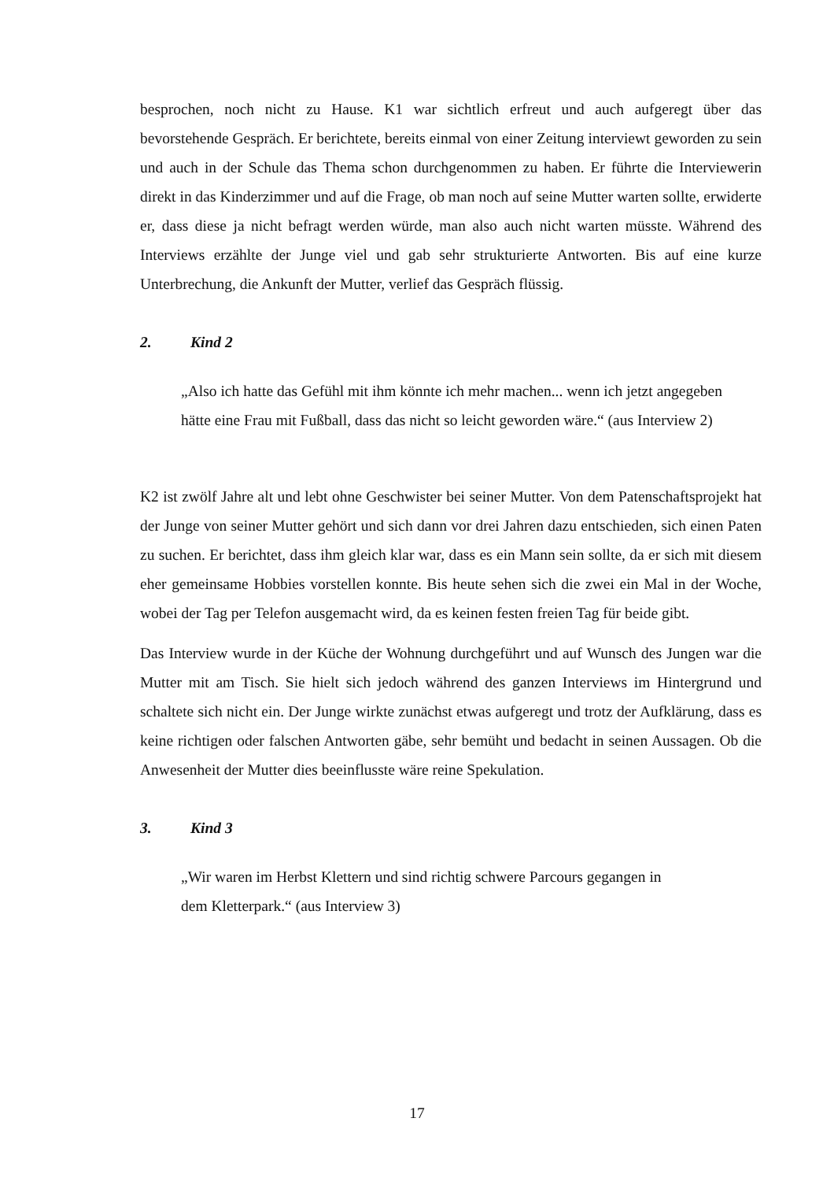besprochen, noch nicht zu Hause. K1 war sichtlich erfreut und auch aufgeregt über das bevorstehende Gespräch. Er berichtete, bereits einmal von einer Zeitung interviewt geworden zu sein und auch in der Schule das Thema schon durchgenommen zu haben. Er führte die Interviewerin direkt in das Kinderzimmer und auf die Frage, ob man noch auf seine Mutter warten sollte, erwiderte er, dass diese ja nicht befragt werden würde, man also auch nicht warten müsste. Während des Interviews erzählte der Junge viel und gab sehr strukturierte Antworten. Bis auf eine kurze Unterbrechung, die Ankunft der Mutter, verlief das Gespräch flüssig.
2. Kind 2
„Also ich hatte das Gefühl mit ihm könnte ich mehr machen... wenn ich jetzt angegeben hätte eine Frau mit Fußball, dass das nicht so leicht geworden wäre.“ (aus Interview 2)
K2 ist zwölf Jahre alt und lebt ohne Geschwister bei seiner Mutter. Von dem Patenschaftsprojekt hat der Junge von seiner Mutter gehört und sich dann vor drei Jahren dazu entschieden, sich einen Paten zu suchen. Er berichtet, dass ihm gleich klar war, dass es ein Mann sein sollte, da er sich mit diesem eher gemeinsame Hobbies vorstellen konnte. Bis heute sehen sich die zwei ein Mal in der Woche, wobei der Tag per Telefon ausgemacht wird, da es keinen festen freien Tag für beide gibt.
Das Interview wurde in der Küche der Wohnung durchgeführt und auf Wunsch des Jungen war die Mutter mit am Tisch. Sie hielt sich jedoch während des ganzen Interviews im Hintergrund und schaltete sich nicht ein. Der Junge wirkte zunächst etwas aufgeregt und trotz der Aufklärung, dass es keine richtigen oder falschen Antworten gäbe, sehr bemüht und bedacht in seinen Aussagen. Ob die Anwesenheit der Mutter dies beeinflusste wäre reine Spekulation.
3. Kind 3
„Wir waren im Herbst Klettern und sind richtig schwere Parcours gegangen in
dem Kletterpark.“ (aus Interview 3)
17